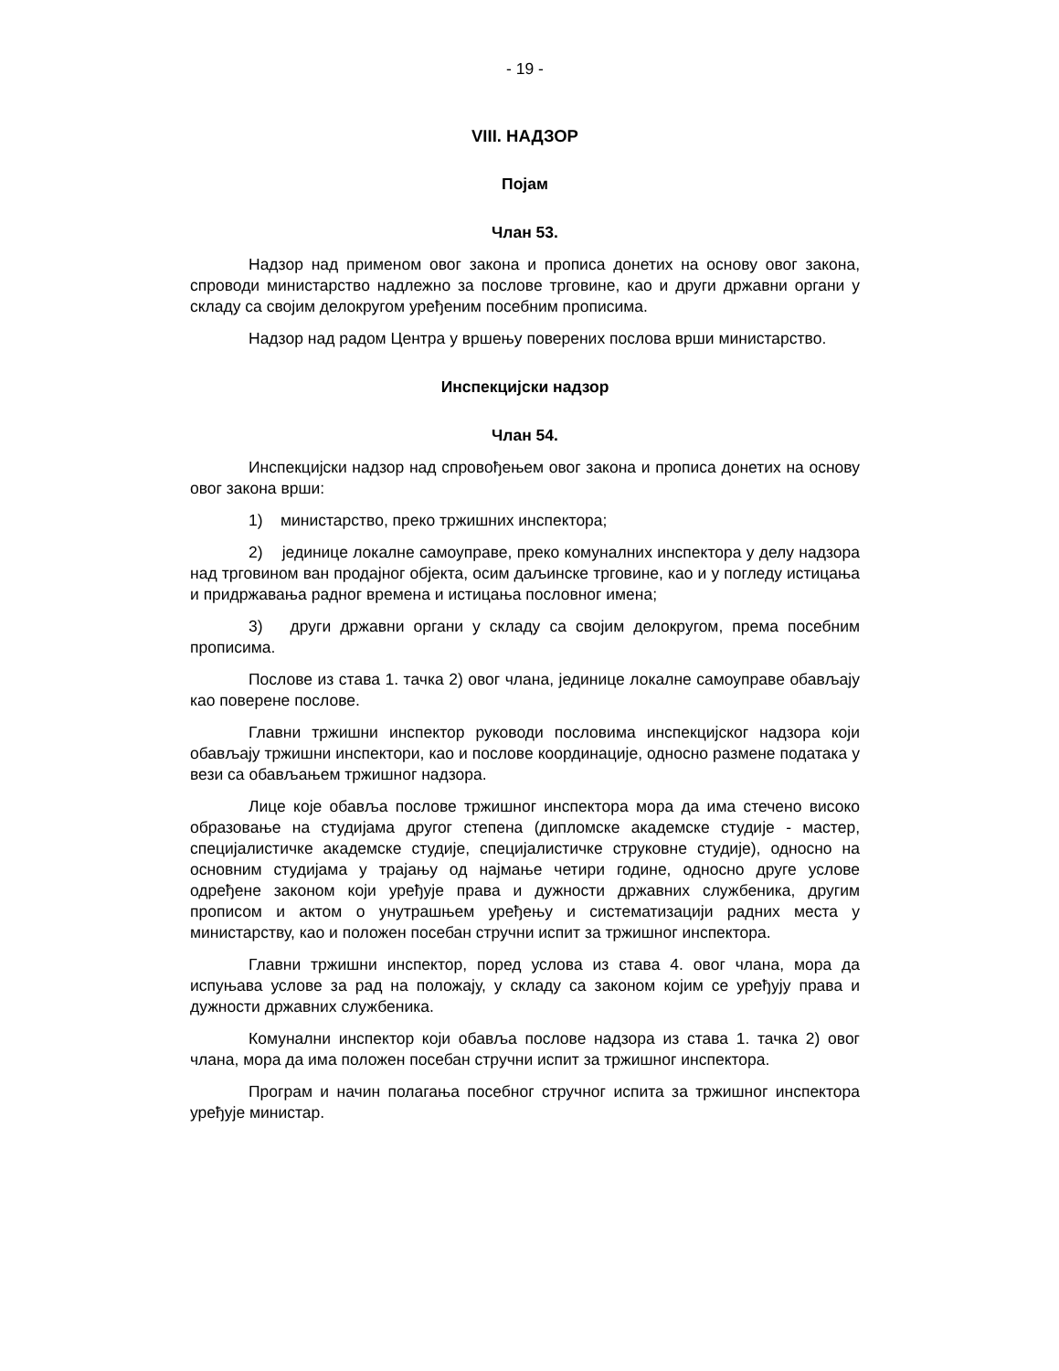- 19 -
VIII. НАДЗОР
Појам
Члан 53.
Надзор над применом овог закона и прописа донетих на основу овог закона, спроводи министарство надлежно за послове трговине, као и други државни органи у складу са својим делокругом уређеним посебним прописима.
Надзор над радом Центра у вршењу поверених послова врши министарство.
Инспекцијски надзор
Члан 54.
Инспекцијски надзор над спровођењем овог закона и прописа донетих на основу овог закона врши:
1) министарство, преко тржишних инспектора;
2) јединице локалне самоуправе, преко комуналних инспектора у делу надзора над трговином ван продајног објекта, осим даљинске трговине, као и у погледу истицања и придржавања радног времена и истицања пословног имена;
3) други државни органи у складу са својим делокругом, према посебним прописима.
Послове из става 1. тачка 2) овог члана, јединице локалне самоуправе обављају као поверене послове.
Главни тржишни инспектор руководи пословима инспекцијског надзора који обављају тржишни инспектори, као и послове координације, односно размене података у вези са обављањем тржишног надзора.
Лице које обавља послове тржишног инспектора мора да има стечено високо образовање на студијама другог степена (дипломске академске студије - мастер, специјалистичке академске студије, специјалистичке струковне студије), односно на основним студијама у трајању од најмање четири године, односно друге услове одређене законом који уређује права и дужности државних службеника, другим прописом и актом о унутрашњем уређењу и систематизацији радних места у министарству, као и положен посебан стручни испит за тржишног инспектора.
Главни тржишни инспектор, поред услова из става 4. овог члана, мора да испуњава услове за рад на положају, у складу са законом којим се уређују права и дужности државних службеника.
Комунални инспектор који обавља послове надзора из става 1. тачка 2) овог члана, мора да има положен посебан стручни испит за тржишног инспектора.
Програм и начин полагања посебног стручног испита за тржишног инспектора уређује министар.